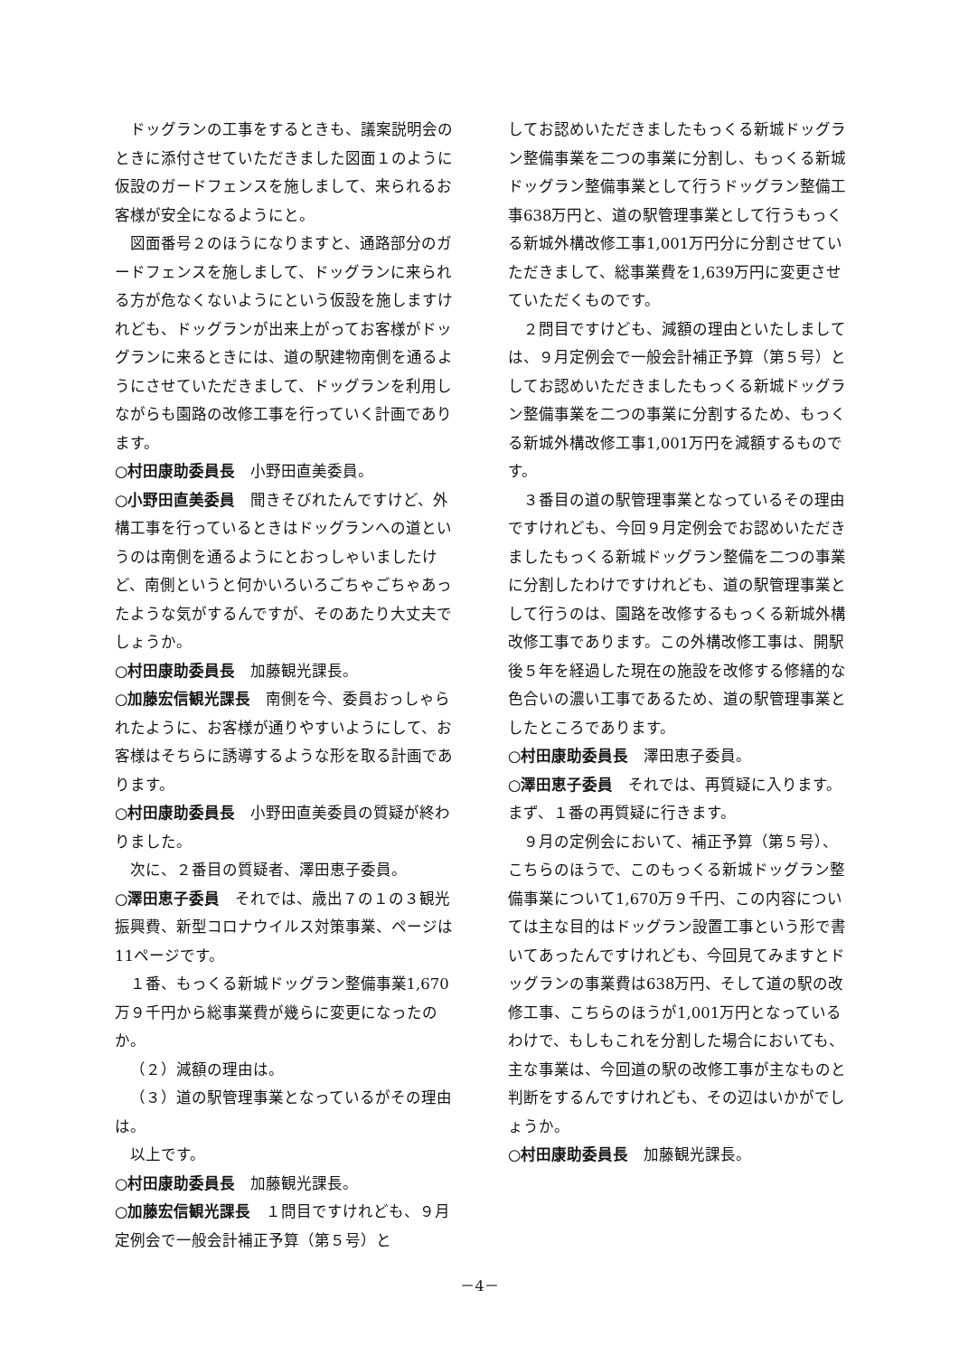ドッグランの工事をするときも、議案説明会のときに添付させていただきました図面１のように仮設のガードフェンスを施しまして、来られるお客様が安全になるようにと。
図面番号２のほうになりますと、通路部分のガードフェンスを施しまして、ドッグランに来られる方が危なくないようにという仮設を施しますけれども、ドッグランが出来上がってお客様がドッグランに来るときには、道の駅建物南側を通るようにさせていただきまして、ドッグランを利用しながらも園路の改修工事を行っていく計画であります。
○村田康助委員長　小野田直美委員。
○小野田直美委員　聞きそびれたんですけど、外構工事を行っているときはドッグランへの道というのは南側を通るようにとおっしゃいましたけど、南側というと何かいろいろごちゃごちゃあったような気がするんですが、そのあたり大丈夫でしょうか。
○村田康助委員長　加藤観光課長。
○加藤宏信観光課長　南側を今、委員おっしゃられたように、お客様が通りやすいようにして、お客様はそちらに誘導するような形を取る計画であります。
○村田康助委員長　小野田直美委員の質疑が終わりました。
次に、２番目の質疑者、澤田恵子委員。
○澤田恵子委員　それでは、歳出７の１の３観光振興費、新型コロナウイルス対策事業、ページは11ページです。
１番、もっくる新城ドッグラン整備事業1,670万９千円から総事業費が幾らに変更になったのか。
（２）減額の理由は。
（３）道の駅管理事業となっているがその理由は。
以上です。
○村田康助委員長　加藤観光課長。
○加藤宏信観光課長　１問目ですけれども、９月定例会で一般会計補正予算（第５号）と
してお認めいただきましたもっくる新城ドッグラン整備事業を二つの事業に分割し、もっくる新城ドッグラン整備事業として行うドッグラン整備工事638万円と、道の駅管理事業として行うもっくる新城外構改修工事1,001万円分に分割させていただきまして、総事業費を1,639万円に変更させていただくものです。
２問目ですけども、減額の理由といたしましては、９月定例会で一般会計補正予算（第５号）としてお認めいただきましたもっくる新城ドッグラン整備事業を二つの事業に分割するため、もっくる新城外構改修工事1,001万円を減額するものです。
３番目の道の駅管理事業となっているその理由ですけれども、今回９月定例会でお認めいただきましたもっくる新城ドッグラン整備を二つの事業に分割したわけですけれども、道の駅管理事業として行うのは、園路を改修するもっくる新城外構改修工事であります。この外構改修工事は、開駅後５年を経過した現在の施設を改修する修繕的な色合いの濃い工事であるため、道の駅管理事業としたところであります。
○村田康助委員長　澤田恵子委員。
○澤田恵子委員　それでは、再質疑に入ります。まず、１番の再質疑に行きます。
９月の定例会において、補正予算（第５号）、こちらのほうで、このもっくる新城ドッグラン整備事業について1,670万９千円、この内容については主な目的はドッグラン設置工事という形で書いてあったんですけれども、今回見てみますとドッグランの事業費は638万円、そして道の駅の改修工事、こちらのほうが1,001万円となっているわけで、もしもこれを分割した場合においても、主な事業は、今回道の駅の改修工事が主なものと判断をするんですけれども、その辺はいかがでしょうか。
○村田康助委員長　加藤観光課長。
－4－